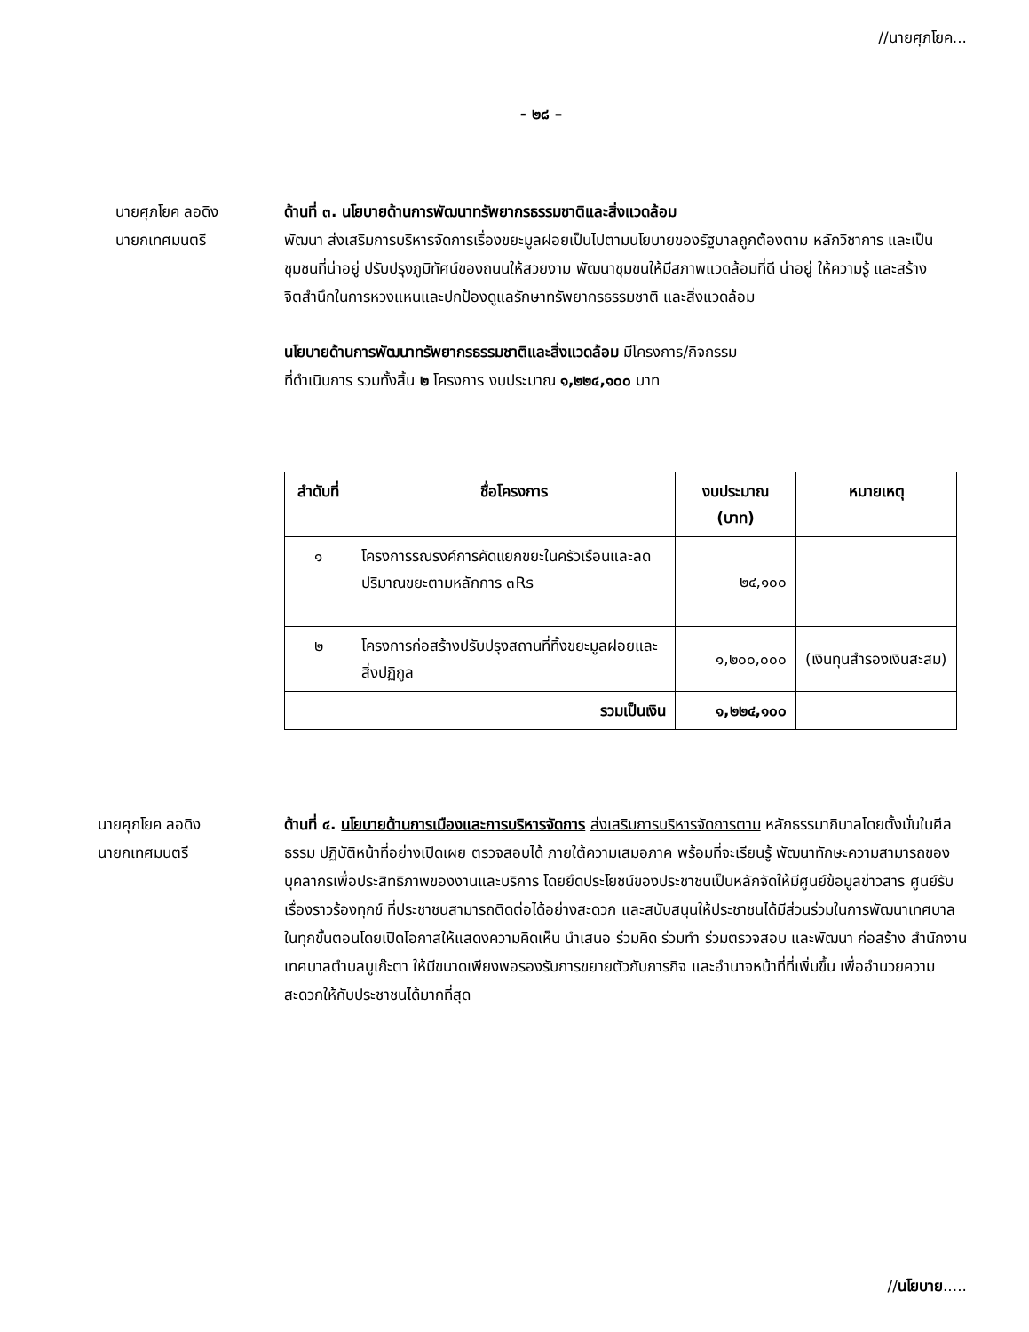//นายศุภโยค...
- ๒๘ –
นายศุภโยค ลอดิง
นายกเทศมนตรี
ด้านที่ ๓. นโยบายด้านการพัฒนาทรัพยากรธรรมชาติและสิ่งแวดล้อม
พัฒนา ส่งเสริมการบริหารจัดการเรื่องขยะมูลฝอยเป็นไปตามนโยบายของรัฐบาลถูกต้องตาม หลักวิชาการ และเป็นชุมชนที่น่าอยู่ ปรับปรุงภูมิทัศน์ของถนนให้สวยงาม พัฒนาชุมขนให้มีสภาพแวดล้อมที่ดี น่าอยู่ ให้ความรู้ และสร้างจิตสำนึกในการหวงแหนและปกป้องดูแลรักษาทรัพยากรธรรมชาติ และสิ่งแวดล้อม
นโยบายด้านการพัฒนาทรัพยากรธรรมชาติและสิ่งแวดล้อม มีโครงการ/กิจกรรม
ที่ดำเนินการ รวมทั้งสิ้น ๒ โครงการ งบประมาณ ๑,๒๒๔,๑๐๐ บาท
| ลำดับที่ | ชื่อโครงการ | งบประมาณ (บาท) | หมายเหตุ |
| --- | --- | --- | --- |
| ๑ | โครงการรณรงค์การคัดแยกขยะในครัวเรือนและลดปริมาณขยะตามหลักการ ๓Rs | ๒๔,๑๐๐ | |
| ๒ | โครงการก่อสร้างปรับปรุงสถานที่ทิ้งขยะมูลฝอยและสิ่งปฏิกูล | ๑,๒๐๐,๐๐๐ | (เงินทุนสำรองเงินสะสม) |
| รวมเป็นเงิน | | ๑,๒๒๔,๑๐๐ | |
นายศุภโยค ลอดิง
นายกเทศมนตรี
ด้านที่ ๔. นโยบายด้านการเมืองและการบริหารจัดการ ส่งเสริมการบริหารจัดการตาม หลักธรรมาภิบาลโดยตั้งมั่นในศีลธรรม ปฏิบัติหน้าที่อย่างเปิดเผย ตรวจสอบได้ ภายใต้ความเสมอภาค พร้อมที่จะเรียนรู้ พัฒนาทักษะความสามารถของบุคลากรเพื่อประสิทธิภาพของงานและบริการ โดยยึดประโยชน์ของประชาชนเป็นหลักจัดให้มีศูนย์ข้อมูลข่าวสาร ศูนย์รับเรื่องราวร้องทุกข์ ที่ประชาชนสามารถติดต่อได้อย่างสะดวก และสนับสนุนให้ประชาชนได้มีส่วนร่วมในการพัฒนาเทศบาลในทุกขั้นตอนโดยเปิดโอกาสให้แสดงความคิดเห็น นำเสนอ ร่วมคิด ร่วมทำ ร่วมตรวจสอบ และพัฒนา ก่อสร้าง สำนักงานเทศบาลตำบลบูเก๊ะตา ให้มีขนาดเพียงพอรองรับการขยายตัวกับภารกิจ และอำนาจหน้าที่ที่เพิ่มขึ้น เพื่ออำนวยความสะดวกให้กับประชาชนได้มากที่สุด
//นโยบาย.....